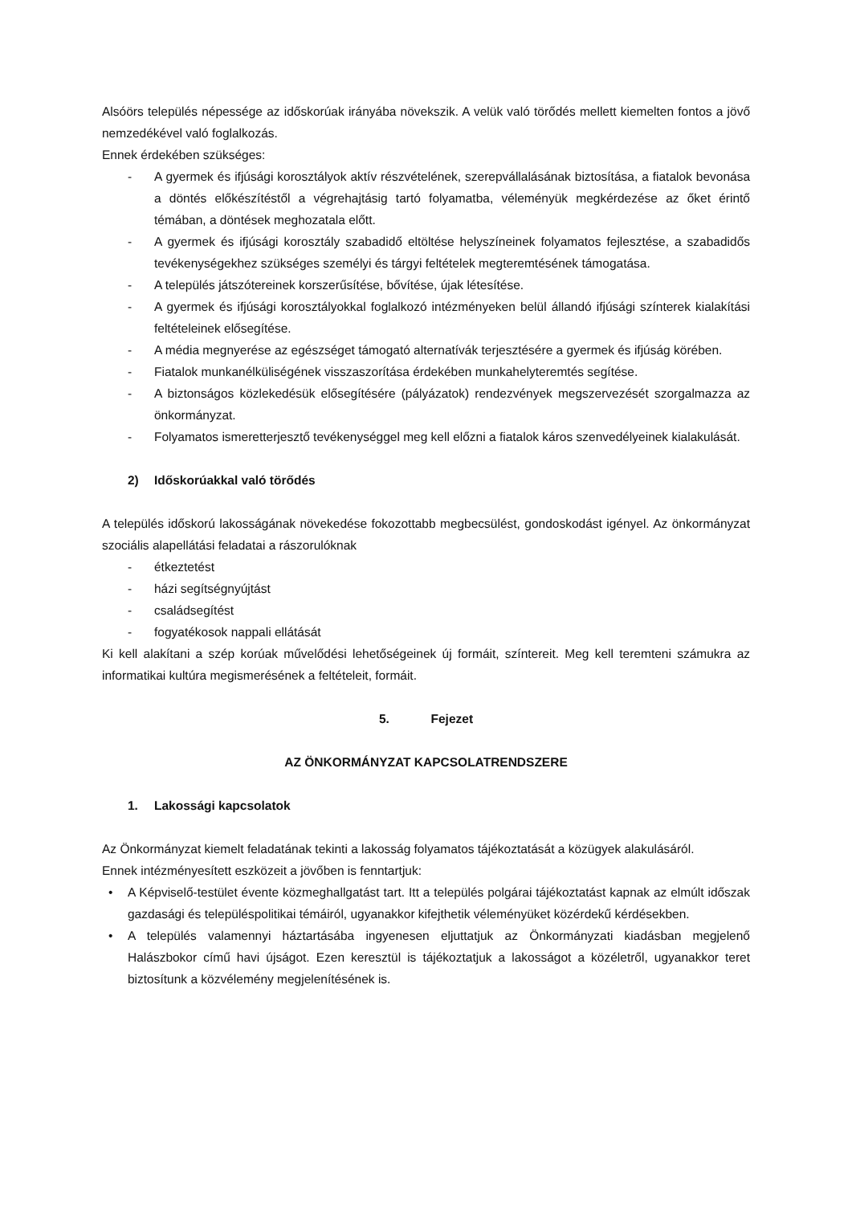Alsóörs település népessége az időskorúak irányába növekszik. A velük való törődés mellett kiemelten fontos a jövő nemzedékével való foglalkozás.
Ennek érdekében szükséges:
- A gyermek és ifjúsági korosztályok aktív részvételének, szerepvállalásának biztosítása, a fiatalok bevonása a döntés előkészítéstől a végrehajtásig tartó folyamatba, véleményük megkérdezése az őket érintő témában, a döntések meghozatala előtt.
- A gyermek és ifjúsági korosztály szabadidő eltöltése helyszíneinek folyamatos fejlesztése, a szabadidős tevékenységekhez szükséges személyi és tárgyi feltételek megteremtésének támogatása.
- A település játszótereinek korszerűsítése, bővítése, újak létesítése.
- A gyermek és ifjúsági korosztályokkal foglalkozó intézményeken belül állandó ifjúsági színterek kialakítási feltételeinek elősegítése.
- A média megnyerése az egészséget támogató alternatívák terjesztésére a gyermek és ifjúság körében.
- Fiatalok munkanélküliségének visszaszorítása érdekében munkahelyteremtés segítése.
- A biztonságos közlekedésük elősegítésére (pályázatok) rendezvények megszervezését szorgalmazza az önkormányzat.
- Folyamatos ismeretterjesztő tevékenységgel meg kell előzni a fiatalok káros szenvedélyeinek kialakulását.
2) Időskorúakkal való törődés
A település időskorú lakosságának növekedése fokozottabb megbecsülést, gondoskodást igényel. Az önkormányzat szociális alapellátási feladatai a rászorulóknak
- étkeztetést
- házi segítségnyújtást
- családsegítést
- fogyatékosok nappali ellátását
Ki kell alakítani a szép korúak művelődési lehetőségeinek új formáit, színtereit. Meg kell teremteni számukra az informatikai kultúra megismerésének a feltételeit, formáit.
5. Fejezet
AZ ÖNKORMÁNYZAT KAPCSOLATRENDSZERE
1. Lakossági kapcsolatok
Az Önkormányzat kiemelt feladatának tekinti a lakosság folyamatos tájékoztatását a közügyek alakulásáról.
Ennek intézményesített eszközeit a jövőben is fenntartjuk:
• A Képviselő-testület évente közmeghallgatást tart. Itt a település polgárai tájékoztatást kapnak az elmúlt időszak gazdasági és településpolitikai témáiról, ugyanakkor kifejthetik véleményüket közérdekű kérdésekben.
• A település valamennyi háztartásába ingyenesen eljuttatjuk az Önkormányzati kiadásban megjelenő Halászbokor című havi újságot. Ezen keresztül is tájékoztatjuk a lakosságot a közéletről, ugyanakkor teret biztosítunk a közvélemény megjelenítésének is.